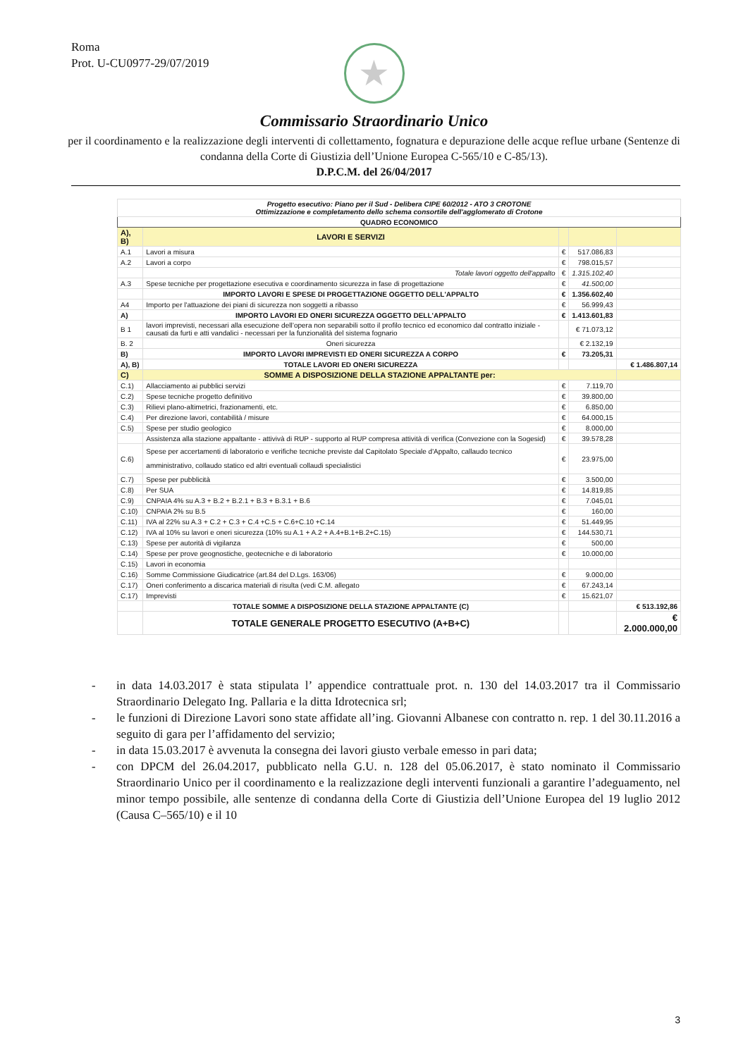Roma
Prot. U-CU0977-29/07/2019
★
Commissario Straordinario Unico
per il coordinamento e la realizzazione degli interventi di collettamento, fognatura e depurazione delle acque reflue urbane (Sentenze di condanna della Corte di Giustizia dell’Unione Europea C-565/10 e C-85/13).
D.P.C.M. del 26/04/2017
| Progetto esecutivo: Piano per il Sud - Delibera CIPE 60/2012 - ATO 3 CROTONE Ottimizzazione e completamento dello schema consortile dell'agglomerato di Crotone | | | | |
| --- | --- | --- | --- | --- |
| QUADRO ECONOMICO | | | | |
| A), B) | LAVORI E SERVIZI | | | |
| A.1 | Lavori a misura | € | 517.086,83 | |
| A.2 | Lavori a corpo | € | 798.015,57 | |
| | Totale lavori oggetto dell'appalto | € | 1.315.102,40 | |
| A.3 | Spese tecniche per progettazione esecutiva e coordinamento sicurezza in fase di progettazione | € | 41.500,00 | |
| | IMPORTO LAVORI E SPESE DI PROGETTAZIONE OGGETTO DELL'APPALTO | € | 1.356.602,40 | |
| A4 | Importo per l'attuazione dei piani di sicurezza non soggetti a ribasso | € | 56.999,43 | |
| A) | IMPORTO LAVORI ED ONERI SICUREZZA OGGETTO DELL'APPALTO | € | 1.413.601,83 | |
| B 1 | lavori imprevisti, necessari alla esecuzione dell’opera non separabili sotto il profilo tecnico ed economico dal contratto iniziale - causati da furti e atti vandalici - necessari per la funzionalità del sistema fognario | | € 71.073,12 | |
| B. 2 | Oneri sicurezza | | € 2.132,19 | |
| B) | IMPORTO LAVORI IMPREVISTI ED ONERI SICUREZZA A CORPO | € | 73.205,31 | |
| A), B) | TOTALE LAVORI ED ONERI SICUREZZA | | | € 1.486.807,14 |
| C) | SOMME A DISPOSIZIONE DELLA STAZIONE APPALTANTE per: | | | |
| C.1) | Allacciamento ai pubblici servizi | € | 7.119,70 | |
| C.2) | Spese tecniche progetto definitivo | € | 39.800,00 | |
| C.3) | Rilievi plano-altimetrici, frazionamenti, etc. | € | 6.850,00 | |
| C.4) | Per direzione lavori, contabilità / misure | € | 64.000,15 | |
| C.5) | Spese per studio geologico | € | 8.000,00 | |
| | Assistenza alla stazione appaltante - attivivà di RUP - supporto al RUP compresa attività di verifica (Convezione con la Sogesid) | € | 39.578,28 | |
| C.6) | Spese per accertamenti di laboratorio e verifiche tecniche previste dal Capitolato Speciale d'Appalto, callaudo tecnico amministrativo, collaudo statico ed altri eventuali collaudi specialistici | € | 23.975,00 | |
| C.7) | Spese per pubblicità | € | 3.500,00 | |
| C.8) | Per SUA | € | 14.819,85 | |
| C.9) | CNPAIA 4% su A.3 + B.2 + B.2.1 + B.3 + B.3.1 + B.6 | € | 7.045,01 | |
| C.10) | CNPAIA 2% su B.5 | € | 160,00 | |
| C.11) | IVA al 22% su A.3 + C.2 + C.3 + C.4 +C.5 + C.6+C.10 +C.14 | € | 51.449,95 | |
| C.12) | IVA al 10% su lavori e oneri sicurezza (10% su A.1 + A.2 + A.4+B.1+B.2+C.15) | € | 144.530,71 | |
| C.13) | Spese per autorità di vigilanza | € | 500,00 | |
| C.14) | Spese per prove geognostiche, geotecniche e di laboratorio | € | 10.000,00 | |
| C.15) | Lavori in economia | | | |
| C.16) | Somme Commissione Giudicatrice (art.84 del D.Lgs. 163/06) | € | 9.000,00 | |
| C.17) | Oneri conferimento a discarica materiali di risulta (vedi C.M. allegato | € | 67.243,14 | |
| C.17) | Imprevisti | € | 15.621,07 | |
| | TOTALE SOMME A DISPOSIZIONE DELLA STAZIONE APPALTANTE (C) | | | € 513.192,86 |
| | TOTALE GENERALE PROGETTO ESECUTIVO (A+B+C) | | | € 2.000.000,00 |
- in data 14.03.2017 è stata stipulata l’ appendice contrattuale prot. n. 130 del 14.03.2017 tra il Commissario Straordinario Delegato Ing. Pallaria e la ditta Idrotecnica srl;
- le funzioni di Direzione Lavori sono state affidate all’ing. Giovanni Albanese con contratto n. rep. 1 del 30.11.2016 a seguito di gara per l’affidamento del servizio;
- in data 15.03.2017 è avvenuta la consegna dei lavori giusto verbale emesso in pari data;
- con DPCM del 26.04.2017, pubblicato nella G.U. n. 128 del 05.06.2017, è stato nominato il Commissario Straordinario Unico per il coordinamento e la realizzazione degli interventi funzionali a garantire l’adeguamento, nel minor tempo possibile, alle sentenze di condanna della Corte di Giustizia dell’Unione Europea del 19 luglio 2012 (Causa C–565/10) e il 10
3